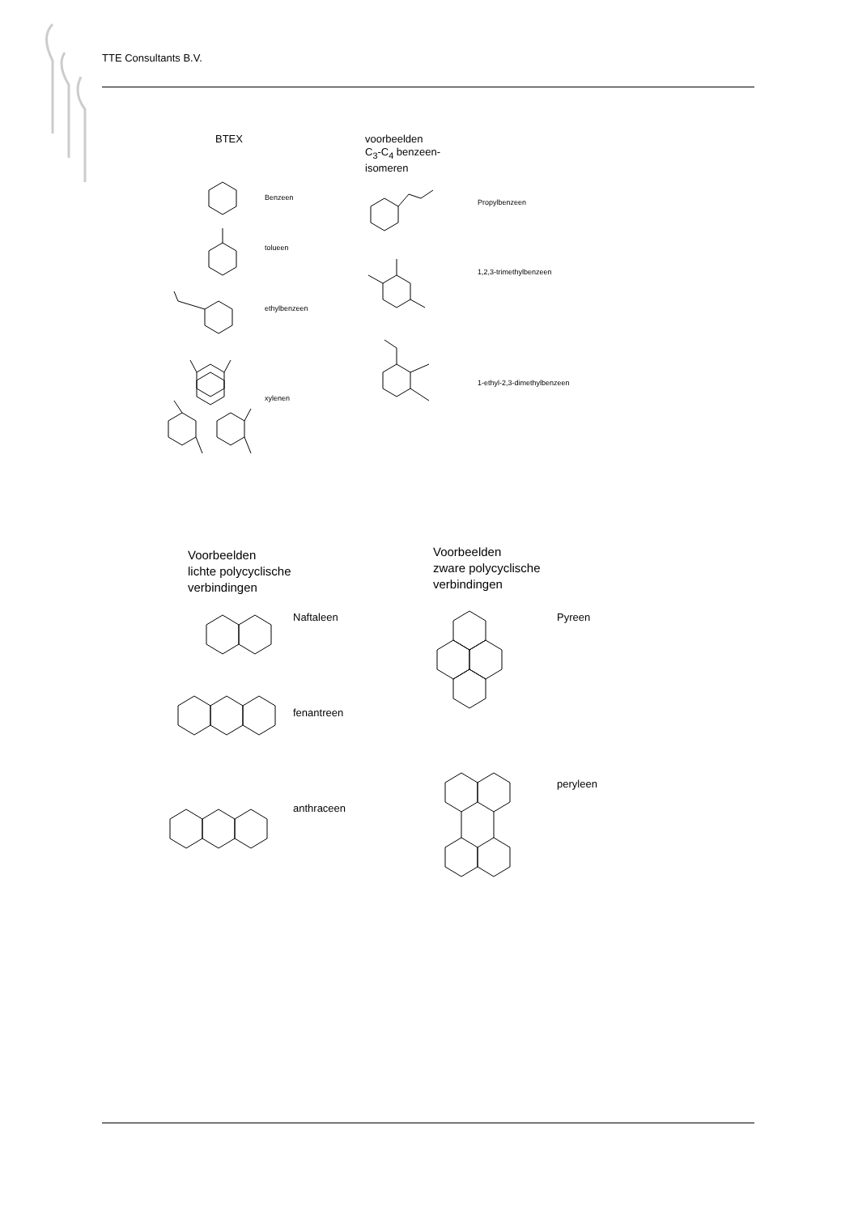TTE Consultants B.V.
BTEX
voorbeelden
C<sub>3</sub>-C<sub>4</sub> benzeen-
isomeren
Benzeen
tolueen
ethylbenzeen
xylenen
Propylbenzeen
1,2,3-trimethylbenzeen
1-ethyl-2,3-dimethylbenzeen
Voorbeelden
lichte polycyclische
verbindingen
Voorbeelden
zware polycyclische
verbindingen
Naftaleen
fenantreen
anthraceen
Pyreen
peryleen